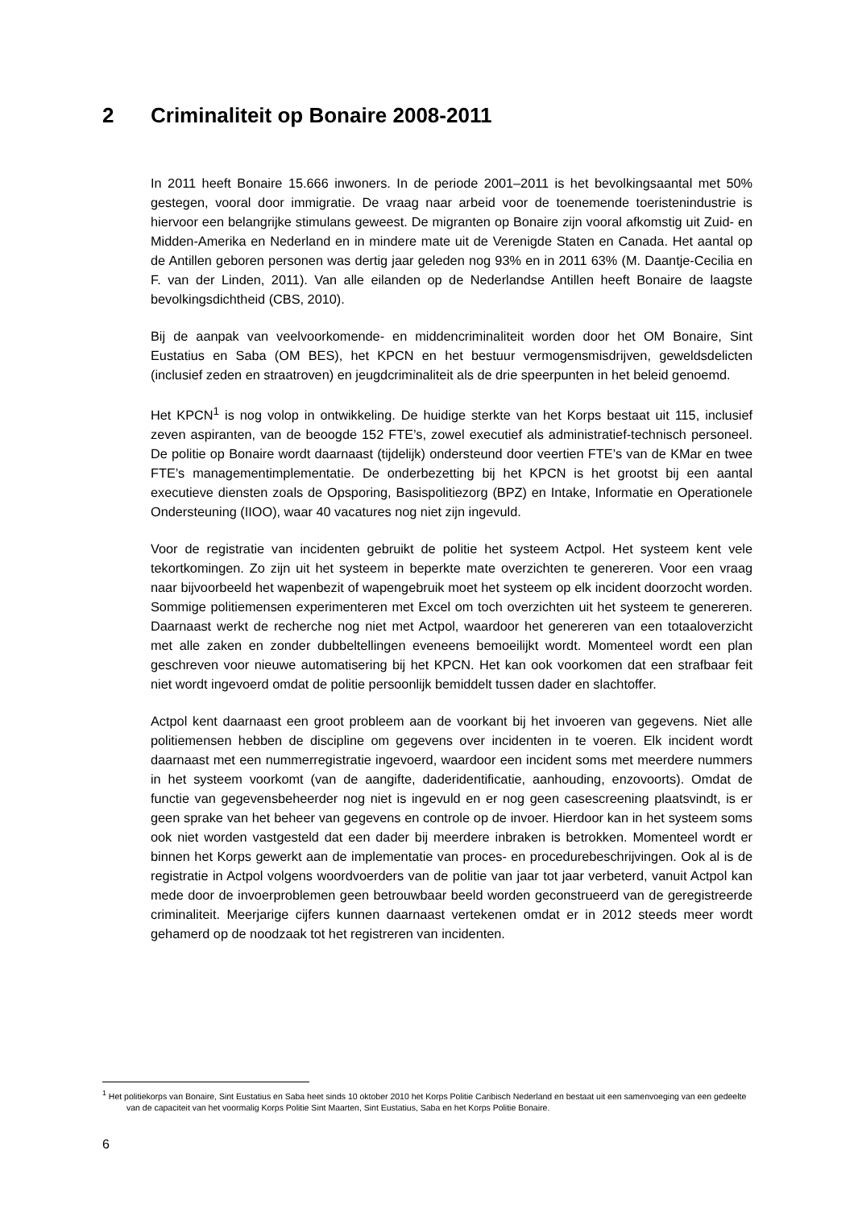2 Criminaliteit op Bonaire 2008-2011
In 2011 heeft Bonaire 15.666 inwoners. In de periode 2001–2011 is het bevolkingsaantal met 50% gestegen, vooral door immigratie. De vraag naar arbeid voor de toenemende toeristenindustrie is hiervoor een belangrijke stimulans geweest. De migranten op Bonaire zijn vooral afkomstig uit Zuid- en Midden-Amerika en Nederland en in mindere mate uit de Verenigde Staten en Canada. Het aantal op de Antillen geboren personen was dertig jaar geleden nog 93% en in 2011 63% (M. Daantje-Cecilia en F. van der Linden, 2011). Van alle eilanden op de Nederlandse Antillen heeft Bonaire de laagste bevolkingsdichtheid (CBS, 2010).
Bij de aanpak van veelvoorkomende- en middencriminaliteit worden door het OM Bonaire, Sint Eustatius en Saba (OM BES), het KPCN en het bestuur vermogensmisdrijven, geweldsdelicten (inclusief zeden en straatroven) en jeugdcriminaliteit als de drie speerpunten in het beleid genoemd.
Het KPCN<sup>1</sup> is nog volop in ontwikkeling. De huidige sterkte van het Korps bestaat uit 115, inclusief zeven aspiranten, van de beoogde 152 FTE’s, zowel executief als administratief-technisch personeel. De politie op Bonaire wordt daarnaast (tijdelijk) ondersteund door veertien FTE’s van de KMar en twee FTE’s managementimplementatie. De onderbezetting bij het KPCN is het grootst bij een aantal executieve diensten zoals de Opsporing, Basispolitiezorg (BPZ) en Intake, Informatie en Operationele Ondersteuning (IIOO), waar 40 vacatures nog niet zijn ingevuld.
Voor de registratie van incidenten gebruikt de politie het systeem Actpol. Het systeem kent vele tekortkomingen. Zo zijn uit het systeem in beperkte mate overzichten te genereren. Voor een vraag naar bijvoorbeeld het wapenbezit of wapengebruik moet het systeem op elk incident doorzocht worden. Sommige politiemensen experimenteren met Excel om toch overzichten uit het systeem te genereren. Daarnaast werkt de recherche nog niet met Actpol, waardoor het genereren van een totaaloverzicht met alle zaken en zonder dubbeltellingen eveneens bemoeilijkt wordt. Momenteel wordt een plan geschreven voor nieuwe automatisering bij het KPCN. Het kan ook voorkomen dat een strafbaar feit niet wordt ingevoerd omdat de politie persoonlijk bemiddelt tussen dader en slachtoffer.
Actpol kent daarnaast een groot probleem aan de voorkant bij het invoeren van gegevens. Niet alle politiemensen hebben de discipline om gegevens over incidenten in te voeren. Elk incident wordt daarnaast met een nummerregistratie ingevoerd, waardoor een incident soms met meerdere nummers in het systeem voorkomt (van de aangifte, daderidentificatie, aanhouding, enzovoorts). Omdat de functie van gegevensbeheerder nog niet is ingevuld en er nog geen casescreening plaatsvindt, is er geen sprake van het beheer van gegevens en controle op de invoer. Hierdoor kan in het systeem soms ook niet worden vastgesteld dat een dader bij meerdere inbraken is betrokken. Momenteel wordt er binnen het Korps gewerkt aan de implementatie van proces- en procedurebeschrijvingen. Ook al is de registratie in Actpol volgens woordvoerders van de politie van jaar tot jaar verbeterd, vanuit Actpol kan mede door de invoerproblemen geen betrouwbaar beeld worden geconstrueerd van de geregistreerde criminaliteit. Meerjarige cijfers kunnen daarnaast vertekenen omdat er in 2012 steeds meer wordt gehamerd op de noodzaak tot het registreren van incidenten.
<sup>1</sup> Het politiekorps van Bonaire, Sint Eustatius en Saba heet sinds 10 oktober 2010 het Korps Politie Caribisch Nederland en bestaat uit een samenvoeging van een gedeelte van de capaciteit van het voormalig Korps Politie Sint Maarten, Sint Eustatius, Saba en het Korps Politie Bonaire.
6